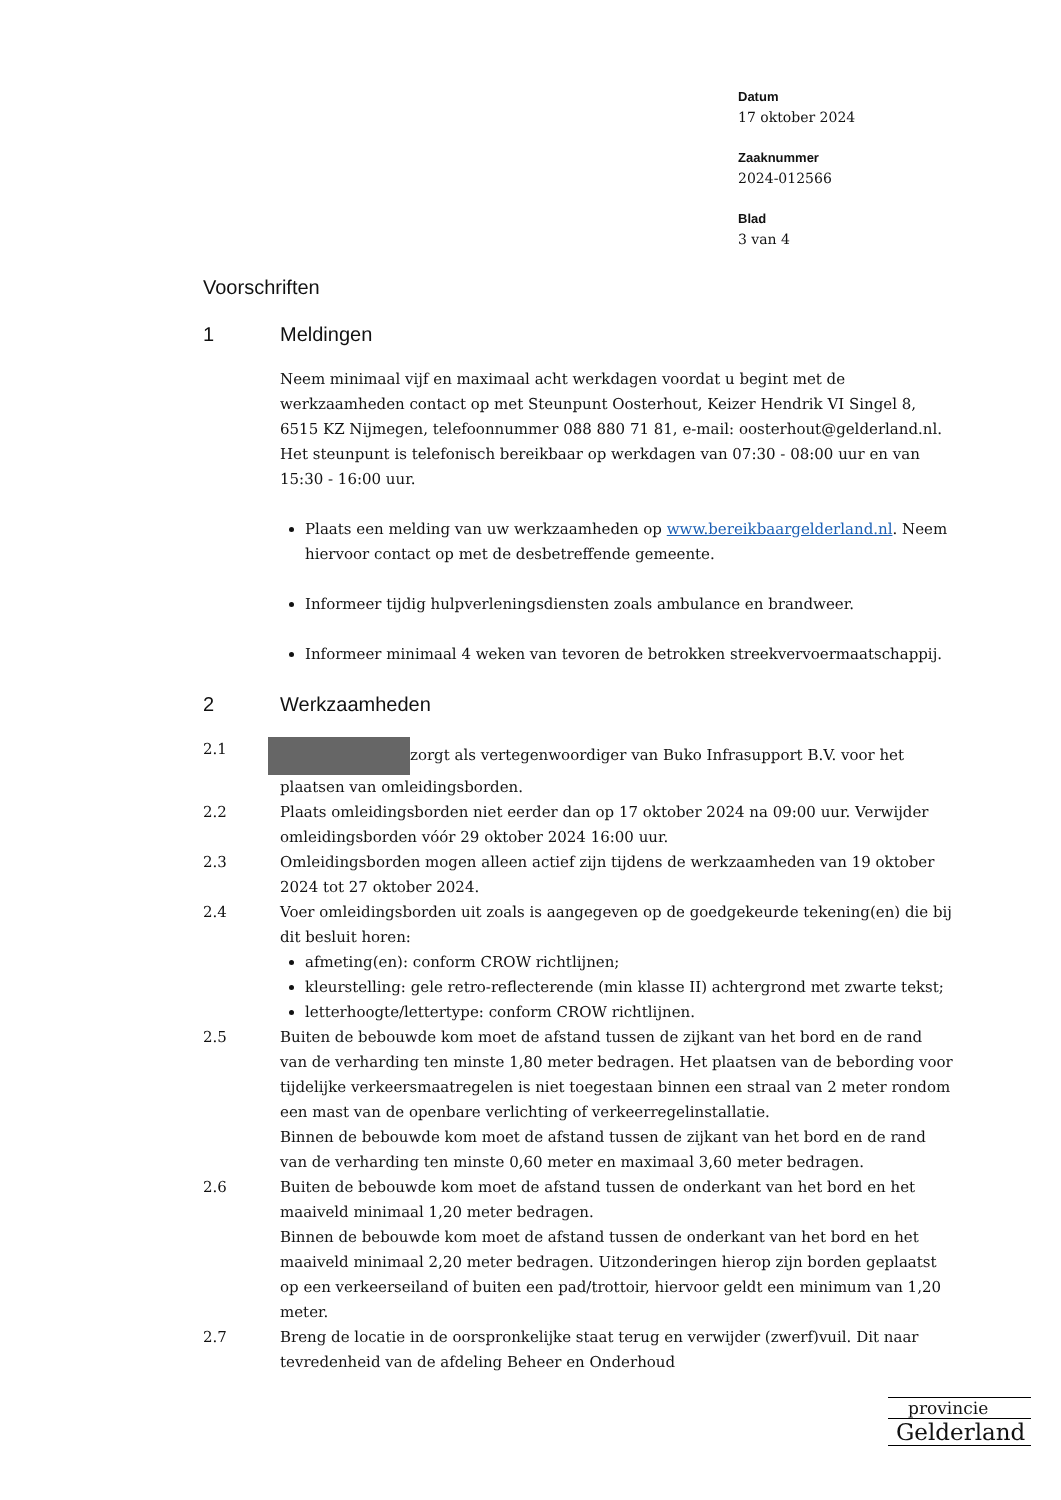Datum
17 oktober 2024
Zaaknummer
2024-012566
Blad
3 van 4
Voorschriften
1 Meldingen
Neem minimaal vijf en maximaal acht werkdagen voordat u begint met de werkzaamheden contact op met Steunpunt Oosterhout, Keizer Hendrik VI Singel 8, 6515 KZ Nijmegen, telefoonnummer 088 880 71 81, e-mail: oosterhout@gelderland.nl. Het steunpunt is telefonisch bereikbaar op werkdagen van 07:30 - 08:00 uur en van 15:30 - 16:00 uur.
Plaats een melding van uw werkzaamheden op www.bereikbaargelderland.nl. Neem hiervoor contact op met de desbetreffende gemeente.
Informeer tijdig hulpverleningsdiensten zoals ambulance en brandweer.
Informeer minimaal 4 weken van tevoren de betrokken streekvervoermaatschappij.
2 Werkzaamheden
2.1 zorgt als vertegenwoordiger van Buko Infrasupport B.V. voor het plaatsen van omleidingsborden.
2.2 Plaats omleidingsborden niet eerder dan op 17 oktober 2024 na 09:00 uur. Verwijder omleidingsborden vóór 29 oktober 2024 16:00 uur.
2.3 Omleidingsborden mogen alleen actief zijn tijdens de werkzaamheden van 19 oktober 2024 tot 27 oktober 2024.
2.4 Voer omleidingsborden uit zoals is aangegeven op de goedgekeurde tekening(en) die bij dit besluit horen:
afmeting(en): conform CROW richtlijnen;
kleurstelling: gele retro-reflecterende (min klasse II) achtergrond met zwarte tekst;
letterhoogte/lettertype: conform CROW richtlijnen.
2.5 Buiten de bebouwde kom moet de afstand tussen de zijkant van het bord en de rand van de verharding ten minste 1,80 meter bedragen. Het plaatsen van de bebording voor tijdelijke verkeersmaatregelen is niet toegestaan binnen een straal van 2 meter rondom een mast van de openbare verlichting of verkeerregelinstallatie.
Binnen de bebouwde kom moet de afstand tussen de zijkant van het bord en de rand van de verharding ten minste 0,60 meter en maximaal 3,60 meter bedragen.
2.6 Buiten de bebouwde kom moet de afstand tussen de onderkant van het bord en het maaiveld minimaal 1,20 meter bedragen.
Binnen de bebouwde kom moet de afstand tussen de onderkant van het bord en het maaiveld minimaal 2,20 meter bedragen. Uitzonderingen hierop zijn borden geplaatst op een verkeerseiland of buiten een pad/trottoir, hiervoor geldt een minimum van 1,20 meter.
2.7 Breng de locatie in de oorspronkelijke staat terug en verwijder (zwerf)vuil. Dit naar tevredenheid van de afdeling Beheer en Onderhoud
provincie
Gelderland